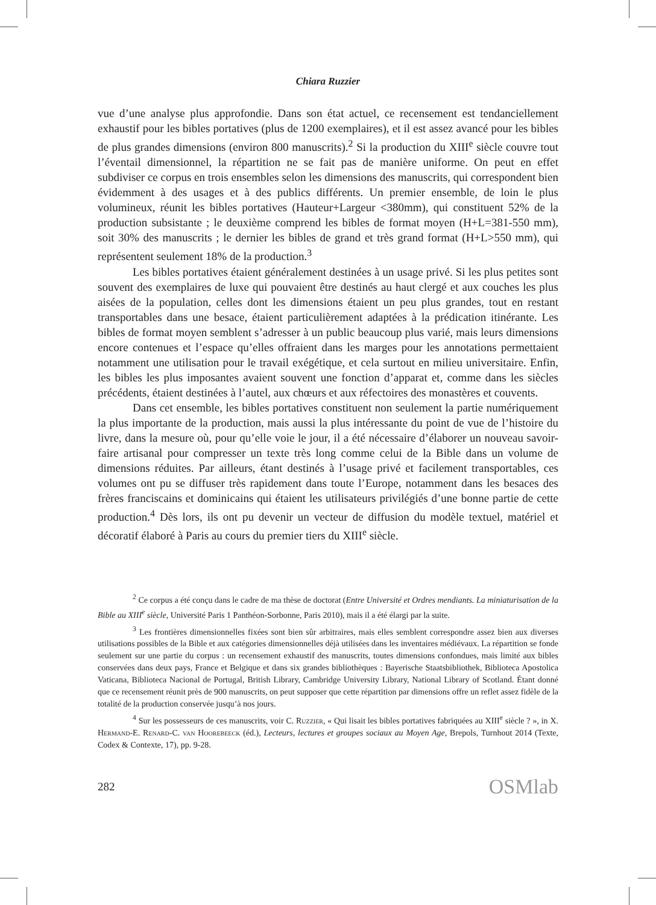Chiara Ruzzier
vue d’une analyse plus approfondie. Dans son état actuel, ce recensement est tendanciellement exhaustif pour les bibles portatives (plus de 1200 exemplaires), et il est assez avancé pour les bibles de plus grandes dimensions (environ 800 manuscrits).<sup>2</sup> Si la production du XIII<sup>e</sup> siècle couvre tout l’éventail dimensionnel, la répartition ne se fait pas de manière uniforme. On peut en effet subdiviser ce corpus en trois ensembles selon les dimensions des manuscrits, qui correspondent bien évidemment à des usages et à des publics différents. Un premier ensemble, de loin le plus volumineux, réunit les bibles portatives (Hauteur+Largeur <380mm), qui constituent 52% de la production subsistante ; le deuxième comprend les bibles de format moyen (H+L=381-550 mm), soit 30% des manuscrits ; le dernier les bibles de grand et très grand format (H+L>550 mm), qui représentent seulement 18% de la production.<sup>3</sup>
Les bibles portatives étaient généralement destinées à un usage privé. Si les plus petites sont souvent des exemplaires de luxe qui pouvaient être destinés au haut clergé et aux couches les plus aisées de la population, celles dont les dimensions étaient un peu plus grandes, tout en restant transportables dans une besace, étaient particulièrement adaptées à la prédication itinérante. Les bibles de format moyen semblent s’adresser à un public beaucoup plus varié, mais leurs dimensions encore contenues et l’espace qu’elles offraient dans les marges pour les annotations permettaient notamment une utilisation pour le travail exégétique, et cela surtout en milieu universitaire. Enfin, les bibles les plus imposantes avaient souvent une fonction d’apparat et, comme dans les siècles précédents, étaient destinées à l’autel, aux chœurs et aux réfectoires des monastères et couvents.
Dans cet ensemble, les bibles portatives constituent non seulement la partie numériquement la plus importante de la production, mais aussi la plus intéressante du point de vue de l’histoire du livre, dans la mesure où, pour qu’elle voie le jour, il a été nécessaire d’élaborer un nouveau savoir-faire artisanal pour compresser un texte très long comme celui de la Bible dans un volume de dimensions réduites. Par ailleurs, étant destinés à l’usage privé et facilement transportables, ces volumes ont pu se diffuser très rapidement dans toute l’Europe, notamment dans les besaces des frères franciscains et dominicains qui étaient les utilisateurs privilégiés d’une bonne partie de cette production.<sup>4</sup> Dès lors, ils ont pu devenir un vecteur de diffusion du modèle textuel, matériel et décoratif élaboré à Paris au cours du premier tiers du XIII<sup>e</sup> siècle.
<sup>2</sup> Ce corpus a été conçu dans le cadre de ma thèse de doctorat (Entre Université et Ordres mendiants. La miniaturisation de la Bible au XIII<sup>e</sup> siècle, Université Paris 1 Panthéon-Sorbonne, Paris 2010), mais il a été élargi par la suite.
<sup>3</sup> Les frontières dimensionnelles fixées sont bien sûr arbitraires, mais elles semblent correspondre assez bien aux diverses utilisations possibles de la Bible et aux catégories dimensionnelles déjà utilisées dans les inventaires médiévaux. La répartition se fonde seulement sur une partie du corpus : un recensement exhaustif des manuscrits, toutes dimensions confondues, mais limité aux bibles conservées dans deux pays, France et Belgique et dans six grandes bibliothèques : Bayerische Staatsbibliothek, Biblioteca Apostolica Vaticana, Biblioteca Nacional de Portugal, British Library, Cambridge University Library, National Library of Scotland. Étant donné que ce recensement réunit près de 900 manuscrits, on peut supposer que cette répartition par dimensions offre un reflet assez fidèle de la totalité de la production conservée jusqu’à nos jours.
<sup>4</sup> Sur les possesseurs de ces manuscrits, voir C. Ruzzier, « Qui lisait les bibles portatives fabriquées au XIII<sup>e</sup> siècle ? », in X. Hermand-E. Renard-C. van Hoorebeeck (éd.), Lecteurs, lectures et groupes sociaux au Moyen Age, Brepols, Turnhout 2014 (Texte, Codex & Contexte, 17), pp. 9-28.
282 OSMlab